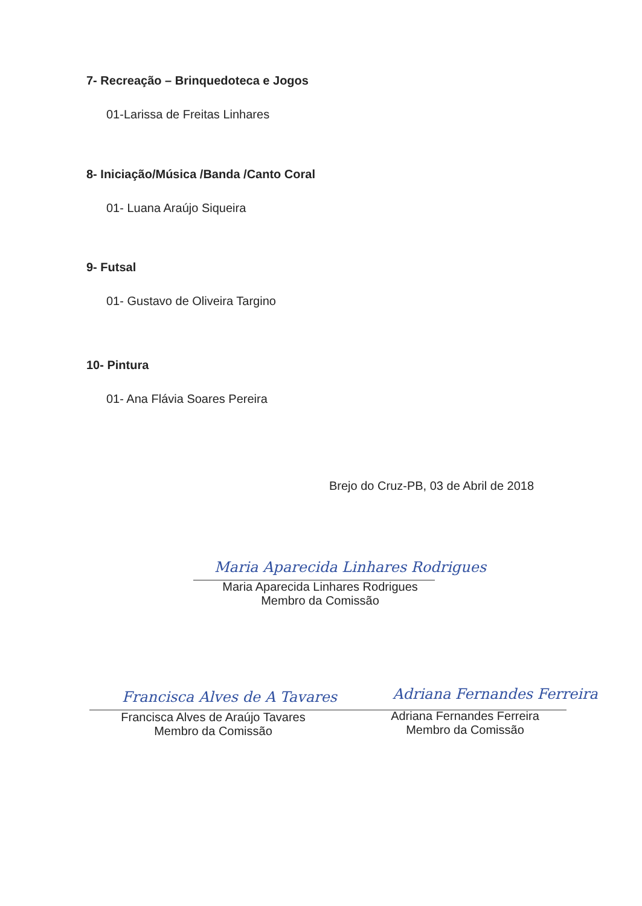7- Recreação – Brinquedoteca e Jogos
01-Larissa de Freitas Linhares
8- Iniciação/Música /Banda /Canto Coral
01- Luana Araújo Siqueira
9- Futsal
01- Gustavo de Oliveira Targino
10- Pintura
01- Ana Flávia Soares Pereira
Brejo do Cruz-PB, 03 de Abril de 2018
Maria Aparecida Linhares Rodrigues
Maria Aparecida Linhares Rodrigues
Membro da Comissão
Francisca Alves de A Tavares Adriana Fernandes Ferreira
Francisca Alves de Araújo Tavares
Membro da Comissão
Adriana Fernandes Ferreira
Membro da Comissão